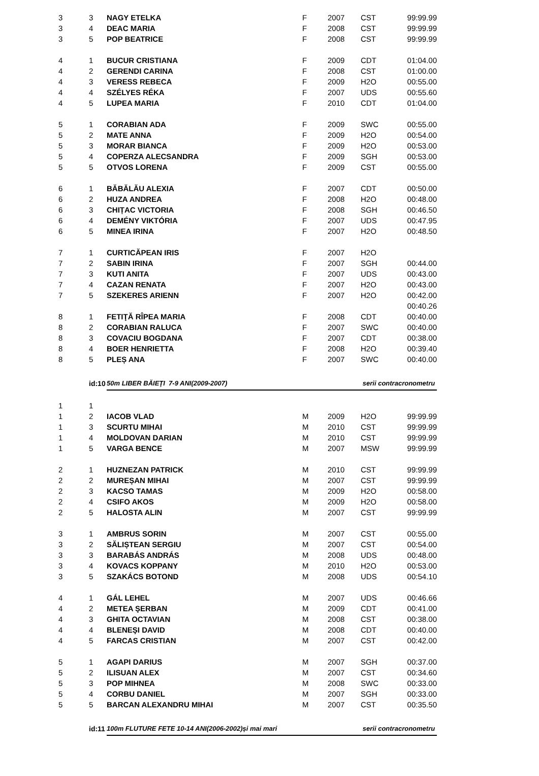| 3 | 3 | NAGY ETELKA | F | 2007 | CST | 99:99.99 |
| 3 | 4 | DEAC MARIA | F | 2008 | CST | 99:99.99 |
| 3 | 5 | POP BEATRICE | F | 2008 | CST | 99:99.99 |
| 4 | 1 | BUCUR CRISTIANA | F | 2009 | CDT | 01:04.00 |
| 4 | 2 | GERENDI CARINA | F | 2008 | CST | 01:00.00 |
| 4 | 3 | VERESS REBECA | F | 2009 | H2O | 00:55.00 |
| 4 | 4 | SZÉLYES RÉKA | F | 2007 | UDS | 00:55.60 |
| 4 | 5 | LUPEA MARIA | F | 2010 | CDT | 01:04.00 |
| 5 | 1 | CORABIAN ADA | F | 2009 | SWC | 00:55.00 |
| 5 | 2 | MATE ANNA | F | 2009 | H2O | 00:54.00 |
| 5 | 3 | MORAR BIANCA | F | 2009 | H2O | 00:53.00 |
| 5 | 4 | COPERZA ALECSANDRA | F | 2009 | SGH | 00:53.00 |
| 5 | 5 | OTVOS LORENA | F | 2009 | CST | 00:55.00 |
| 6 | 1 | BĂBĂLĂU ALEXIA | F | 2007 | CDT | 00:50.00 |
| 6 | 2 | HUZA ANDREA | F | 2008 | H2O | 00:48.00 |
| 6 | 3 | CHIȚAC VICTORIA | F | 2008 | SGH | 00:46.50 |
| 6 | 4 | DEMÉNY VIKTÓRIA | F | 2007 | UDS | 00:47.95 |
| 6 | 5 | MINEA IRINA | F | 2007 | H2O | 00:48.50 |
| 7 | 1 | CURTICĂPEAN IRIS | F | 2007 | H2O | |
| 7 | 2 | SABIN IRINA | F | 2007 | SGH | 00:44.00 |
| 7 | 3 | KUTI ANITA | F | 2007 | UDS | 00:43.00 |
| 7 | 4 | CAZAN RENATA | F | 2007 | H2O | 00:43.00 |
| 7 | 5 | SZEKERES ARIENN | F | 2007 | H2O | 00:42.00 |
| | | | | | | 00:40.26 |
| 8 | 1 | FETIŢĂ RÎPEA MARIA | F | 2008 | CDT | 00:40.00 |
| 8 | 2 | CORABIAN RALUCA | F | 2007 | SWC | 00:40.00 |
| 8 | 3 | COVACIU BOGDANA | F | 2007 | CDT | 00:38.00 |
| 8 | 4 | BOER HENRIETTA | F | 2008 | H2O | 00:39.40 |
| 8 | 5 | PLEȘ ANA | F | 2007 | SWC | 00:40.00 |
| | id:10 | 50m LIBER BĂIEŢI 7-9 ANI(2009-2007) | | | serii contracronometru | |
| 1 | 1 | | | | | |
| 1 | 2 | IACOB VLAD | M | 2009 | H2O | 99:99.99 |
| 1 | 3 | SCURTU MIHAI | M | 2010 | CST | 99:99.99 |
| 1 | 4 | MOLDOVAN DARIAN | M | 2010 | CST | 99:99.99 |
| 1 | 5 | VARGA BENCE | M | 2007 | MSW | 99:99.99 |
| 2 | 1 | HUZNEZAN PATRICK | M | 2010 | CST | 99:99.99 |
| 2 | 2 | MUREȘAN MIHAI | M | 2007 | CST | 99:99.99 |
| 2 | 3 | KACSO TAMAS | M | 2009 | H2O | 00:58.00 |
| 2 | 4 | CSIFO AKOS | M | 2009 | H2O | 00:58.00 |
| 2 | 5 | HALOSTA ALIN | M | 2007 | CST | 99:99.99 |
| 3 | 1 | AMBRUS SORIN | M | 2007 | CST | 00:55.00 |
| 3 | 2 | SĂLIȘTEAN SERGIU | M | 2007 | CST | 00:54.00 |
| 3 | 3 | BARABÁS ANDRÁS | M | 2008 | UDS | 00:48.00 |
| 3 | 4 | KOVACS KOPPANY | M | 2010 | H2O | 00:53.00 |
| 3 | 5 | SZAKÁCS BOTOND | M | 2008 | UDS | 00:54.10 |
| 4 | 1 | GÁL LEHEL | M | 2007 | UDS | 00:46.66 |
| 4 | 2 | METEA ŞERBAN | M | 2009 | CDT | 00:41.00 |
| 4 | 3 | GHITA OCTAVIAN | M | 2008 | CST | 00:38.00 |
| 4 | 4 | BLENEŞI DAVID | M | 2008 | CDT | 00:40.00 |
| 4 | 5 | FARCAS CRISTIAN | M | 2007 | CST | 00:42.00 |
| 5 | 1 | AGAPI DARIUS | M | 2007 | SGH | 00:37.00 |
| 5 | 2 | ILISUAN ALEX | M | 2007 | CST | 00:34.60 |
| 5 | 3 | POP MIHNEA | M | 2008 | SWC | 00:33.00 |
| 5 | 4 | CORBU DANIEL | M | 2007 | SGH | 00:33.00 |
| 5 | 5 | BARCAN ALEXANDRU MIHAI | M | 2007 | CST | 00:35.50 |
| | id:11 | 100m FLUTURE FETE 10-14 ANI(2006-2002)și mai mari | | | serii contracronometru | |